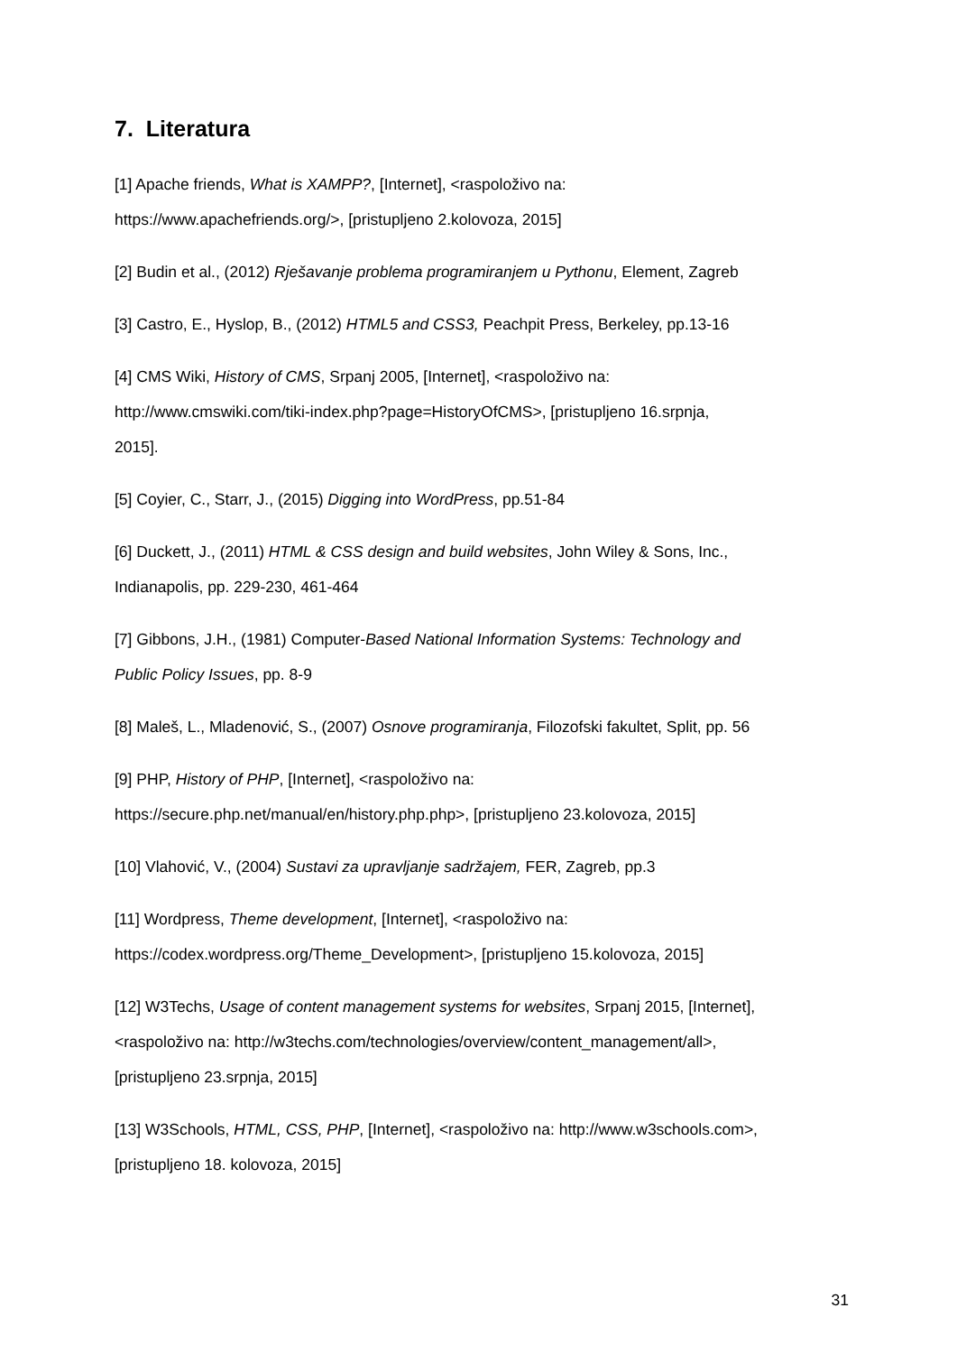7. Literatura
[1] Apache friends, What is XAMPP?, [Internet], <raspoloživo na:
https://www.apachefriends.org/>, [pristupljeno 2.kolovoza, 2015]
[2] Budin et al., (2012) Rješavanje problema programiranjem u Pythonu, Element, Zagreb
[3] Castro, E., Hyslop, B., (2012) HTML5 and CSS3, Peachpit Press, Berkeley, pp.13-16
[4] CMS Wiki, History of CMS, Srpanj 2005, [Internet], <raspoloživo na:
http://www.cmswiki.com/tiki-index.php?page=HistoryOfCMS>, [pristupljeno 16.srpnja,
2015].
[5] Coyier, C., Starr, J., (2015) Digging into WordPress, pp.51-84
[6] Duckett, J., (2011) HTML & CSS design and build websites, John Wiley & Sons, Inc.,
Indianapolis, pp. 229-230, 461-464
[7] Gibbons, J.H., (1981) Computer-Based National Information Systems: Technology and
Public Policy Issues, pp. 8-9
[8] Maleš, L., Mladenović, S., (2007) Osnove programiranja, Filozofski fakultet, Split, pp. 56
[9] PHP, History of PHP, [Internet], <raspoloživo na:
https://secure.php.net/manual/en/history.php.php>, [pristupljeno 23.kolovoza, 2015]
[10] Vlahović, V., (2004) Sustavi za upravljanje sadržajem, FER, Zagreb, pp.3
[11] Wordpress, Theme development, [Internet], <raspoloživo na:
https://codex.wordpress.org/Theme_Development>, [pristupljeno 15.kolovoza, 2015]
[12] W3Techs, Usage of content management systems for websites, Srpanj 2015, [Internet],
<raspoloživo na: http://w3techs.com/technologies/overview/content_management/all>,
[pristupljeno 23.srpnja, 2015]
[13] W3Schools, HTML, CSS, PHP, [Internet], <raspoloživo na: http://www.w3schools.com>,
[pristupljeno 18. kolovoza, 2015]
31